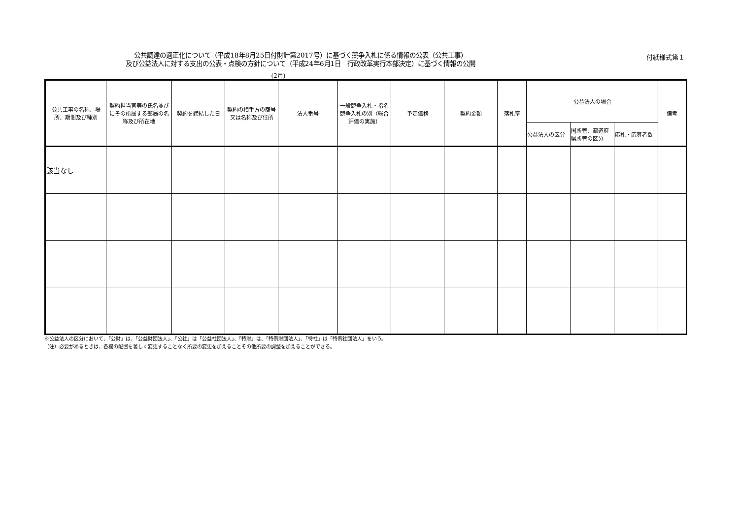付紙様式第１
公共調達の適正化について（平成18年8月25日付財計第2017号）に基づく競争入札に係る情報の公表（公共工事）
及び公益法人に対する支出の公表・点検の方針について（平成24年6月1日　行政改革実行本部決定）に基づく情報の公開
(2月)
| 公共工事の名称、場所、期間及び種別 | 契約担当官等の氏名並びにその所属する部局の名称及び所在地 | 契約を締結した日 | 契約の相手方の商号又は名称及び住所 | 法人番号 | 一般競争入札・指名競争入札の別（総合評価の実施） | 予定価格 | 契約金額 | 落札率 | 公益法人の場合 | | | 備考 |
| --- | --- | --- | --- | --- | --- | --- | --- | --- | --- | --- | --- | --- |
| | | | | | | | | | 公益法人の区分 | 国所管、都道府県所管の区分 | 応札・応募者数 | |
| 該当なし | | | | | | | | | | | | |
※公益法人の区分において、「公財」は、「公益財団法人」、「公社」は「公益社団法人」、「特財」は、「特例財団法人」、「特社」は「特例社団法人」をいう。
（注）必要があるときは、各欄の配置を著しく変更することなく所要の変更を加えることその他所要の調整を加えることができる。